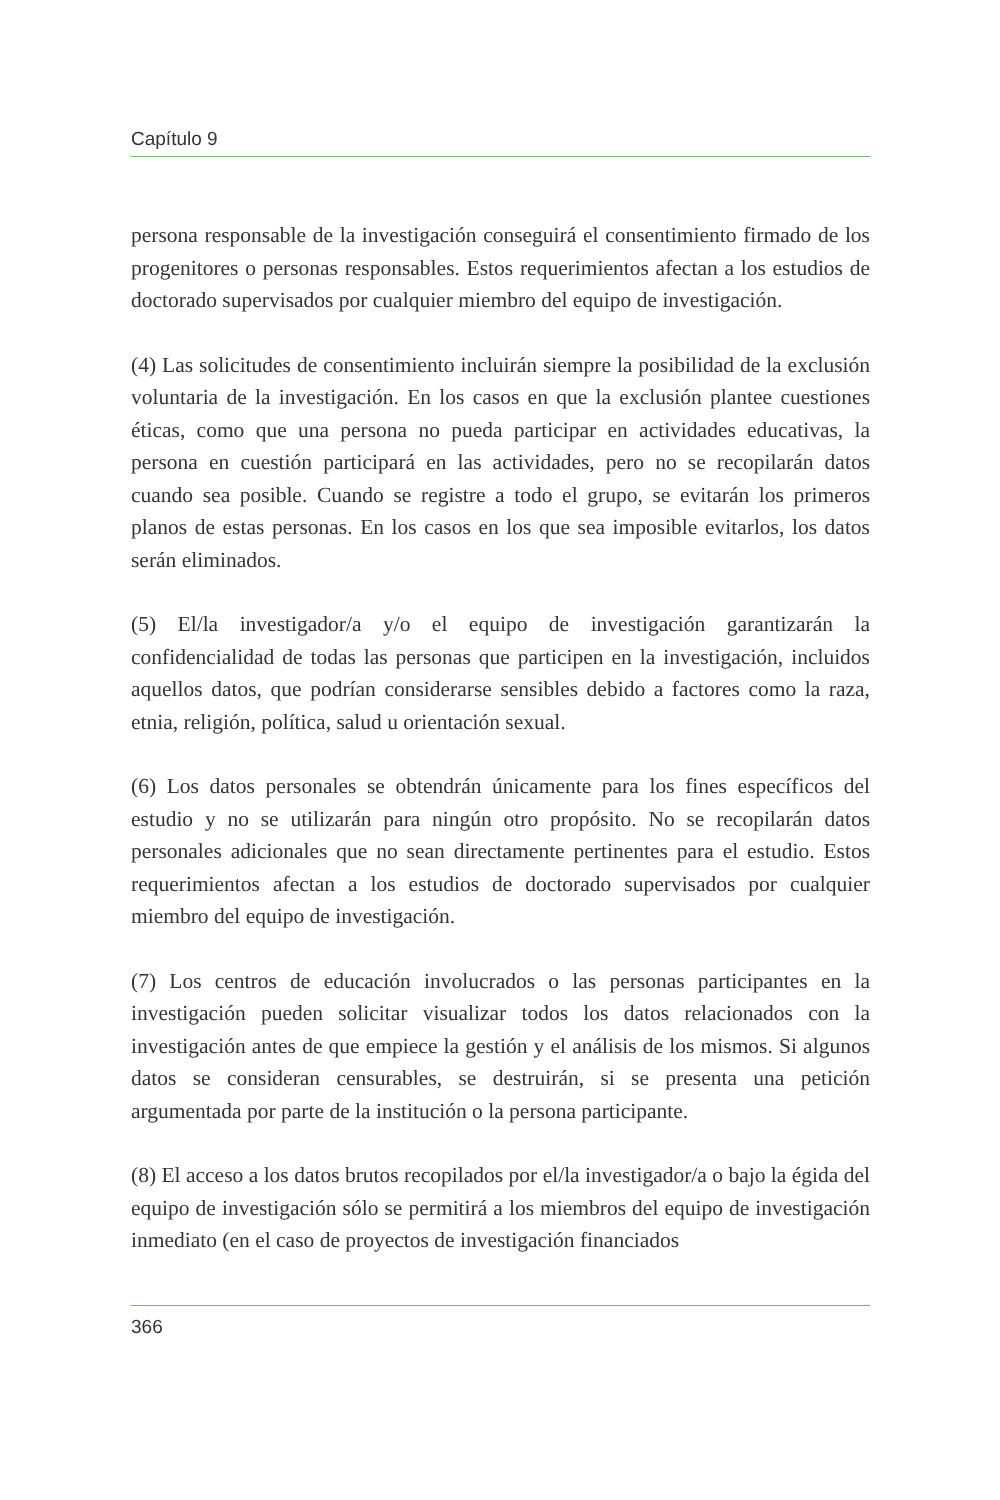Capítulo 9
persona responsable de la investigación conseguirá el consentimiento firmado de los progenitores o personas responsables. Estos requerimientos afectan a los estudios de doctorado supervisados por cualquier miembro del equipo de investigación.
(4) Las solicitudes de consentimiento incluirán siempre la posibilidad de la exclusión voluntaria de la investigación. En los casos en que la exclusión plantee cuestiones éticas, como que una persona no pueda participar en actividades educativas, la persona en cuestión participará en las actividades, pero no se recopilarán datos cuando sea posible. Cuando se registre a todo el grupo, se evitarán los primeros planos de estas personas. En los casos en los que sea imposible evitarlos, los datos serán eliminados.
(5) El/la investigador/a y/o el equipo de investigación garantizarán la confidencialidad de todas las personas que participen en la investigación, incluidos aquellos datos, que podrían considerarse sensibles debido a factores como la raza, etnia, religión, política, salud u orientación sexual.
(6) Los datos personales se obtendrán únicamente para los fines específicos del estudio y no se utilizarán para ningún otro propósito. No se recopilarán datos personales adicionales que no sean directamente pertinentes para el estudio. Estos requerimientos afectan a los estudios de doctorado supervisados por cualquier miembro del equipo de investigación.
(7) Los centros de educación involucrados o las personas participantes en la investigación pueden solicitar visualizar todos los datos relacionados con la investigación antes de que empiece la gestión y el análisis de los mismos. Si algunos datos se consideran censurables, se destruirán, si se presenta una petición argumentada por parte de la institución o la persona participante.
(8) El acceso a los datos brutos recopilados por el/la investigador/a o bajo la égida del equipo de investigación sólo se permitirá a los miembros del equipo de investigación inmediato (en el caso de proyectos de investigación financiados
366